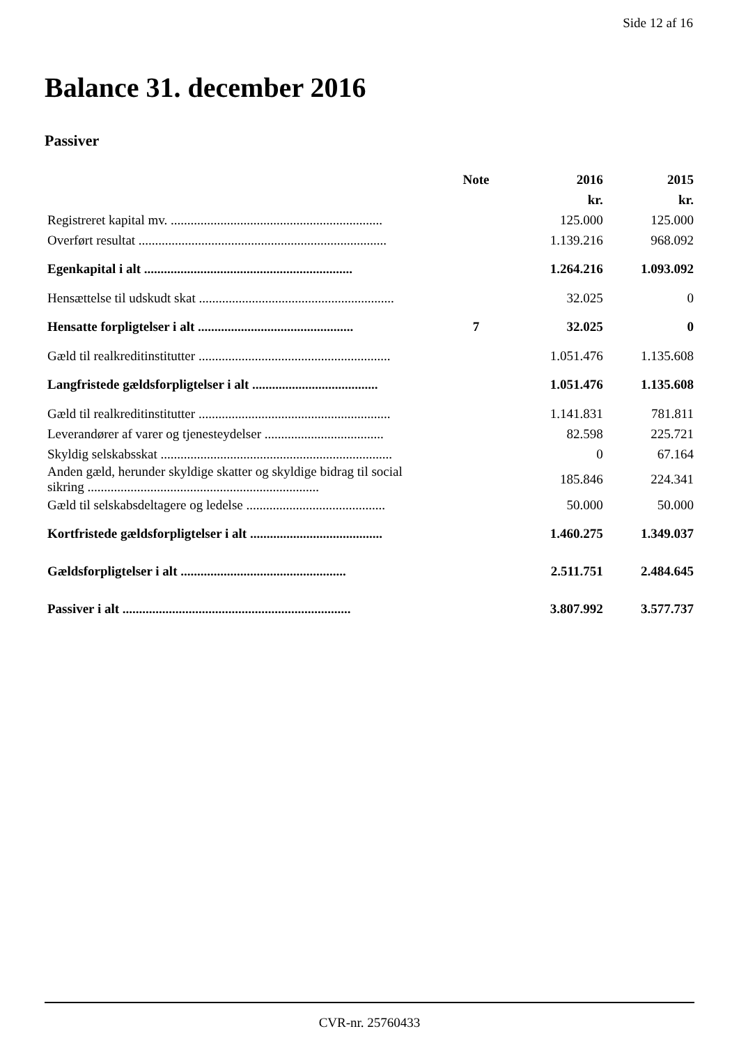Side 12 af 16
Balance 31. december 2016
Passiver
| | Note | 2016 | 2015 |
| --- | --- | --- | --- |
| | | kr. | kr. |
| Registreret kapital mv. ................................................................ | | 125.000 | 125.000 |
| Overført resultat ........................................................................... | | 1.139.216 | 968.092 |
| Egenkapital i alt ............................................................... | | 1.264.216 | 1.093.092 |
| Hensættelse til udskudt skat ........................................................... | | 32.025 | 0 |
| Hensatte forpligtelser i alt ............................................... | 7 | 32.025 | 0 |
| Gæld til realkreditinstitutter .......................................................... | | 1.051.476 | 1.135.608 |
| Langfristede gældsforpligtelser i alt ...................................... | | 1.051.476 | 1.135.608 |
| Gæld til realkreditinstitutter .......................................................... | | 1.141.831 | 781.811 |
| Leverandører af varer og tjenesteydelser .................................... | | 82.598 | 225.721 |
| Skyldig selskabsskat ...................................................................... | | 0 | 67.164 |
| Anden gæld, herunder skyldige skatter og skyldige bidrag til social sikring ...................................................................... | | 185.846 | 224.341 |
| Gæld til selskabsdeltagere og ledelse .......................................... | | 50.000 | 50.000 |
| Kortfristede gældsforpligtelser i alt ........................................ | | 1.460.275 | 1.349.037 |
| Gældsforpligtelser i alt .................................................. | | 2.511.751 | 2.484.645 |
| Passiver i alt ..................................................................... | | 3.807.992 | 3.577.737 |
CVR-nr. 25760433